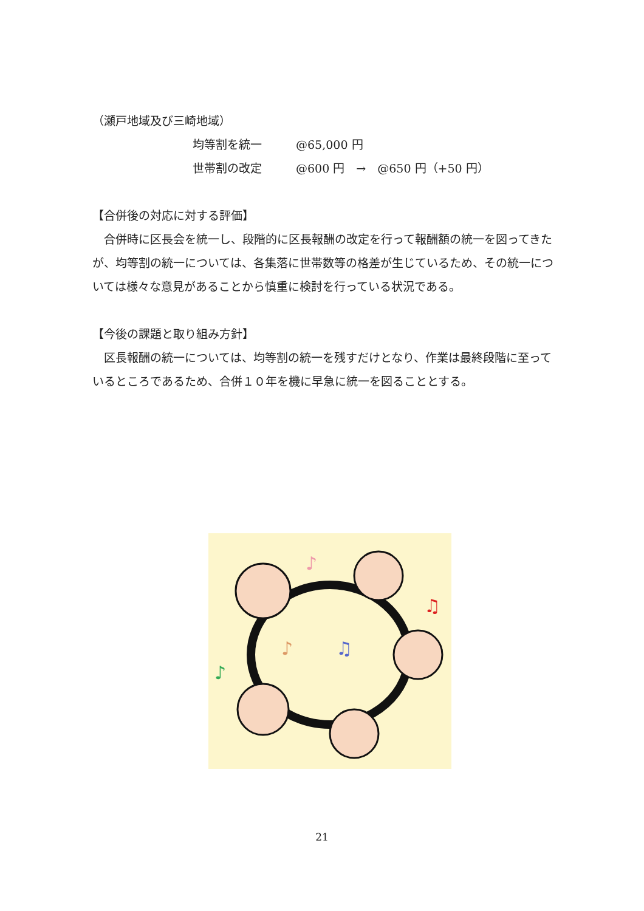（瀬戸地域及び三崎地域）
均等割を統一 @65,000 円
世帯割の改定 @600 円　→　@650 円（+50 円）
【合併後の対応に対する評価】
　合併時に区長会を統一し、段階的に区長報酬の改定を行って報酬額の統一を図ってきたが、均等割の統一については、各集落に世帯数等の格差が生じているため、その統一については様々な意見があることから慎重に検討を行っている状況である。
【今後の課題と取り組み方針】
　区長報酬の統一については、均等割の統一を残すだけとなり、作業は最終段階に至っているところであるため、合併１０年を機に早急に統一を図ることとする。
♪
♫
♪
♫
♪
21